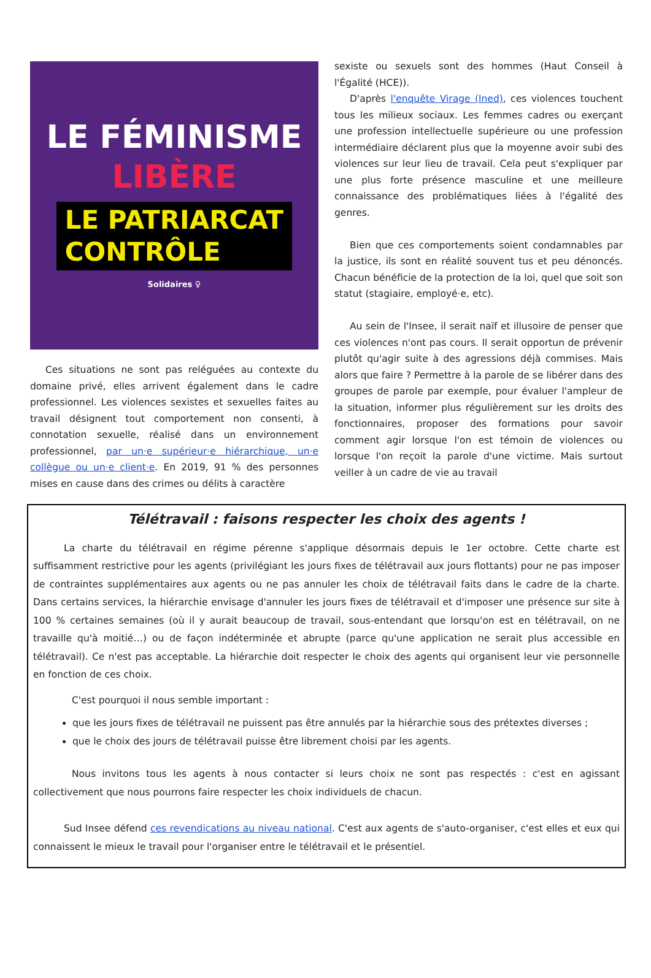LE FÉMINISME
LIBÈRE
LE PATRIARCAT
CONTRÔLE
Solidaires ♀
Ces situations ne sont pas reléguées au contexte du domaine privé, elles arrivent également dans le cadre professionnel. Les violences sexistes et sexuelles faites au travail désignent tout comportement non consenti, à connotation sexuelle, réalisé dans un environnement professionnel, par un·e supérieur·e hiérarchique, un·e collègue ou un·e client·e. En 2019, 91 % des personnes mises en cause dans des crimes ou délits à caractère
sexiste ou sexuels sont des hommes (Haut Conseil à l'Égalité (HCE)).
D'après l'enquête Virage (Ined), ces violences touchent tous les milieux sociaux. Les femmes cadres ou exerçant une profession intellectuelle supérieure ou une profession intermédiaire déclarent plus que la moyenne avoir subi des violences sur leur lieu de travail. Cela peut s'expliquer par une plus forte présence masculine et une meilleure connaissance des problématiques liées à l'égalité des genres.
Bien que ces comportements soient condamnables par la justice, ils sont en réalité souvent tus et peu dénoncés. Chacun bénéficie de la protection de la loi, quel que soit son statut (stagiaire, employé·e, etc).
Au sein de l'Insee, il serait naïf et illusoire de penser que ces violences n'ont pas cours. Il serait opportun de prévenir plutôt qu'agir suite à des agressions déjà commises. Mais alors que faire ? Permettre à la parole de se libérer dans des groupes de parole par exemple, pour évaluer l'ampleur de la situation, informer plus régulièrement sur les droits des fonctionnaires, proposer des formations pour savoir comment agir lorsque l'on est témoin de violences ou lorsque l'on reçoit la parole d'une victime. Mais surtout veiller à un cadre de vie au travail
Télétravail : faisons respecter les choix des agents !
La charte du télétravail en régime pérenne s'applique désormais depuis le 1er octobre. Cette charte est suffisamment restrictive pour les agents (privilégiant les jours fixes de télétravail aux jours flottants) pour ne pas imposer de contraintes supplémentaires aux agents ou ne pas annuler les choix de télétravail faits dans le cadre de la charte. Dans certains services, la hiérarchie envisage d'annuler les jours fixes de télétravail et d'imposer une présence sur site à 100 % certaines semaines (où il y aurait beaucoup de travail, sous-entendant que lorsqu'on est en télétravail, on ne travaille qu'à moitié…) ou de façon indéterminée et abrupte (parce qu'une application ne serait plus accessible en télétravail). Ce n'est pas acceptable. La hiérarchie doit respecter le choix des agents qui organisent leur vie personnelle en fonction de ces choix.
C'est pourquoi il nous semble important :
que les jours fixes de télétravail ne puissent pas être annulés par la hiérarchie sous des prétextes diverses ;
que le choix des jours de télétravail puisse être librement choisi par les agents.
Nous invitons tous les agents à nous contacter si leurs choix ne sont pas respectés : c'est en agissant collectivement que nous pourrons faire respecter les choix individuels de chacun.
Sud Insee défend ces revendications au niveau national. C'est aux agents de s'auto-organiser, c'est elles et eux qui connaissent le mieux le travail pour l'organiser entre le télétravail et le présentiel.